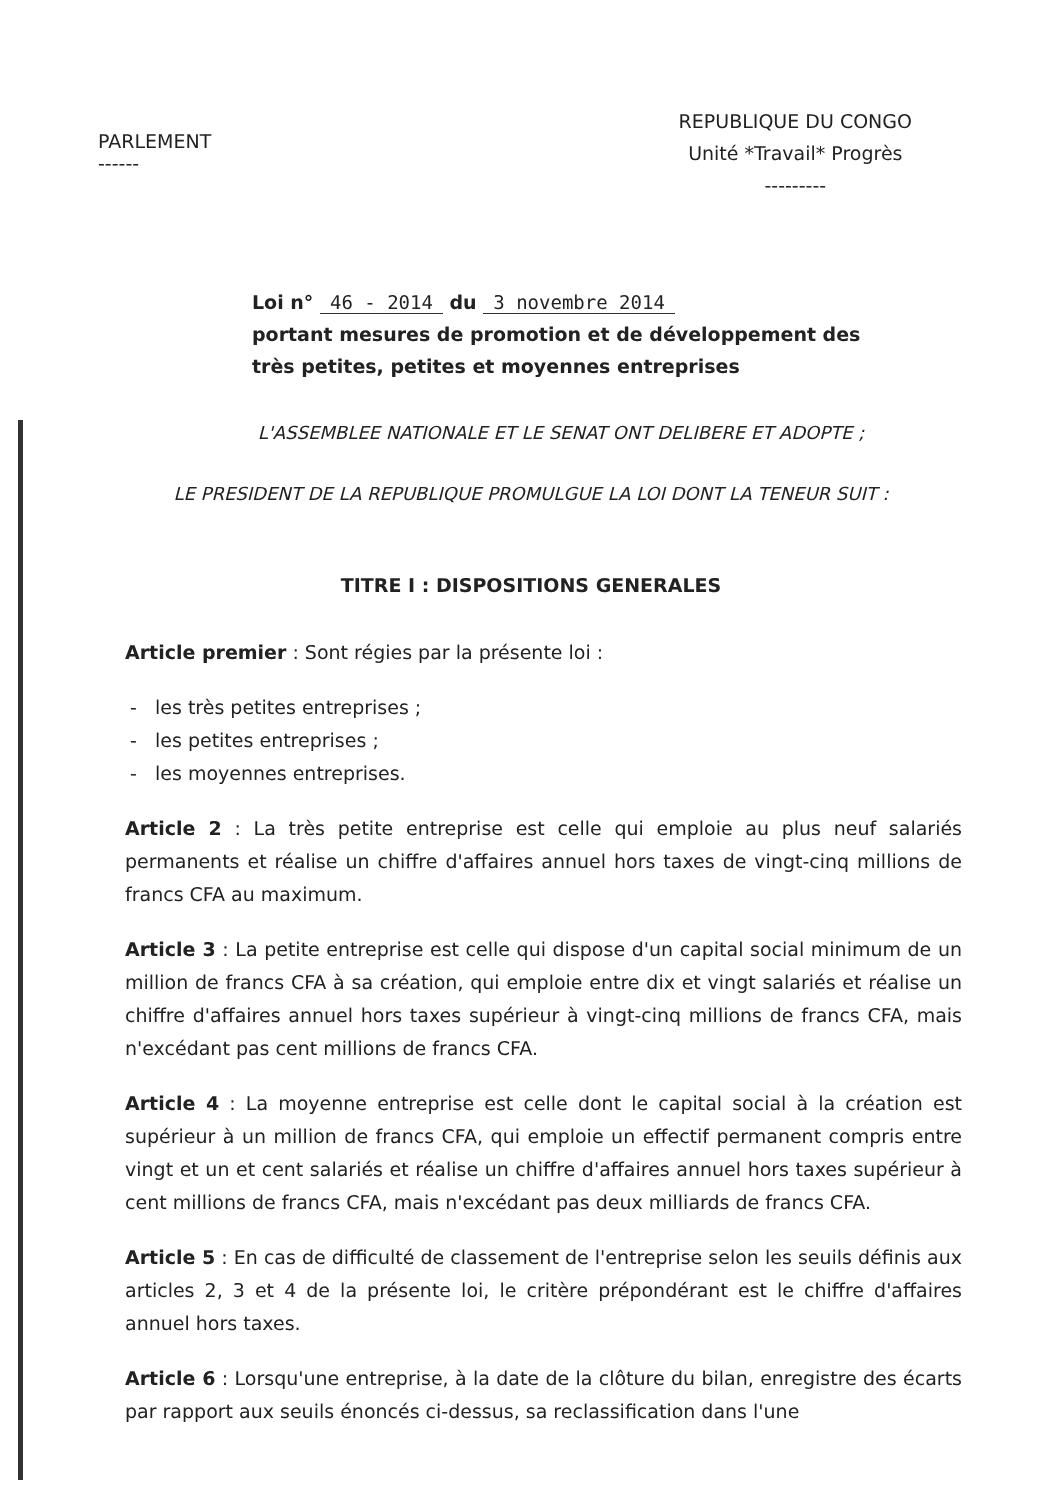PARLEMENT
------
REPUBLIQUE DU CONGO
Unité *Travail* Progrès
---------
Loi n° 46 - 2014 du 3 novembre 2014
portant mesures de promotion et de développement des
très petites, petites et moyennes entreprises
L'ASSEMBLEE NATIONALE ET LE SENAT ONT DELIBERE ET ADOPTE ;
LE PRESIDENT DE LA REPUBLIQUE PROMULGUE LA LOI DONT LA TENEUR SUIT :
TITRE I : DISPOSITIONS GENERALES
Article premier : Sont régies par la présente loi :
- les très petites entreprises ;
- les petites entreprises ;
- les moyennes entreprises.
Article 2 : La très petite entreprise est celle qui emploie au plus neuf salariés permanents et réalise un chiffre d'affaires annuel hors taxes de vingt-cinq millions de francs CFA au maximum.
Article 3 : La petite entreprise est celle qui dispose d'un capital social minimum de un million de francs CFA à sa création, qui emploie entre dix et vingt salariés et réalise un chiffre d'affaires annuel hors taxes supérieur à vingt-cinq millions de francs CFA, mais n'excédant pas cent millions de francs CFA.
Article 4 : La moyenne entreprise est celle dont le capital social à la création est supérieur à un million de francs CFA, qui emploie un effectif permanent compris entre vingt et un et cent salariés et réalise un chiffre d'affaires annuel hors taxes supérieur à cent millions de francs CFA, mais n'excédant pas deux milliards de francs CFA.
Article 5 : En cas de difficulté de classement de l'entreprise selon les seuils définis aux articles 2, 3 et 4 de la présente loi, le critère prépondérant est le chiffre d'affaires annuel hors taxes.
Article 6 : Lorsqu'une entreprise, à la date de la clôture du bilan, enregistre des écarts par rapport aux seuils énoncés ci-dessus, sa reclassification dans l'une